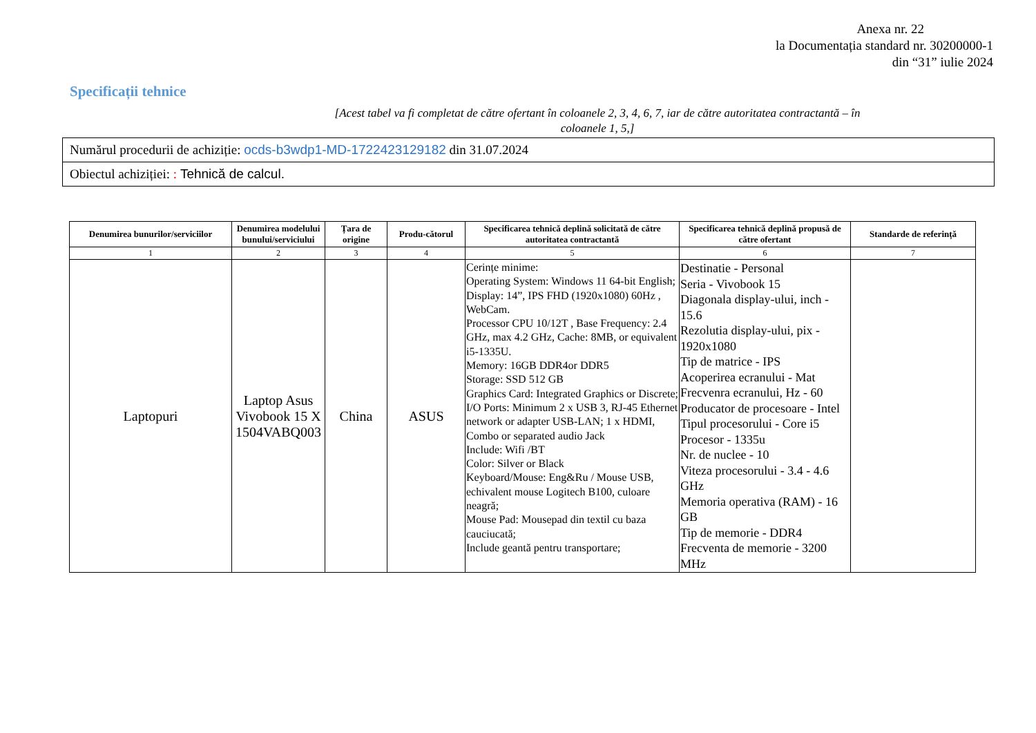Anexa nr. 22
la Documentația standard nr. 30200000-1
din “31” iulie 2024
Specificații tehnice
[Acest tabel va fi completat de către ofertant în coloanele 2, 3, 4, 6, 7, iar de către autoritatea contractantă – în
coloanele 1, 5,]
Numărul procedurii de achiziție: ocds-b3wdp1-MD-1722423129182 din 31.07.2024
Obiectul achiziției: : Tehnică de calcul.
| Denumirea bunurilor/serviciilor | Denumirea modelului bunului/serviciului | Țara de origine | Produ-cătorul | Specificarea tehnică deplină solicitată de către autoritatea contractantă | Specificarea tehnică deplină propusă de către ofertant | Standarde de referință |
| --- | --- | --- | --- | --- | --- | --- |
| 1 | 2 | 3 | 4 | 5 | 6 | 7 |
| Laptopuri | Laptop Asus Vivobook 15 X 1504VABQ003 | China | ASUS | Cerințe minime: Operating System: Windows 11 64-bit English; Display: 14”, IPS FHD (1920x1080) 60Hz , WebCam. Processor CPU 10/12T , Base Frequency: 2.4 GHz, max 4.2 GHz, Cache: 8MB, or equivalent i5-1335U. Memory: 16GB DDR4or DDR5 Storage: SSD 512 GB Graphics Card: Integrated Graphics or Discrete; I/O Ports: Minimum 2 x USB 3, RJ-45 Ethernet network or adapter USB-LAN; 1 x HDMI, Combo or separated audio Jack Include: Wifi /BT Color: Silver or Black Keyboard/Mouse: Eng&Ru / Mouse USB, echivalent mouse Logitech B100, culoare neagră; Mouse Pad: Mousepad din textil cu baza cauciucată; Include geantă pentru transportare; | Destinatie - Personal Seria - Vivobook 15 Diagonala display-ului, inch - 15.6 Rezolutia display-ului, pix - 1920x1080 Tip de matrice - IPS Acoperirea ecranului - Mat Frecvenra ecranului, Hz - 60 Producator de procesoare - Intel Tipul procesorului - Core i5 Procesor - 1335u Nr. de nuclee - 10 Viteza procesorului - 3.4 - 4.6 GHz Memoria operativa (RAM) - 16 GB Tip de memorie - DDR4 Frecventa de memorie - 3200 MHz | |